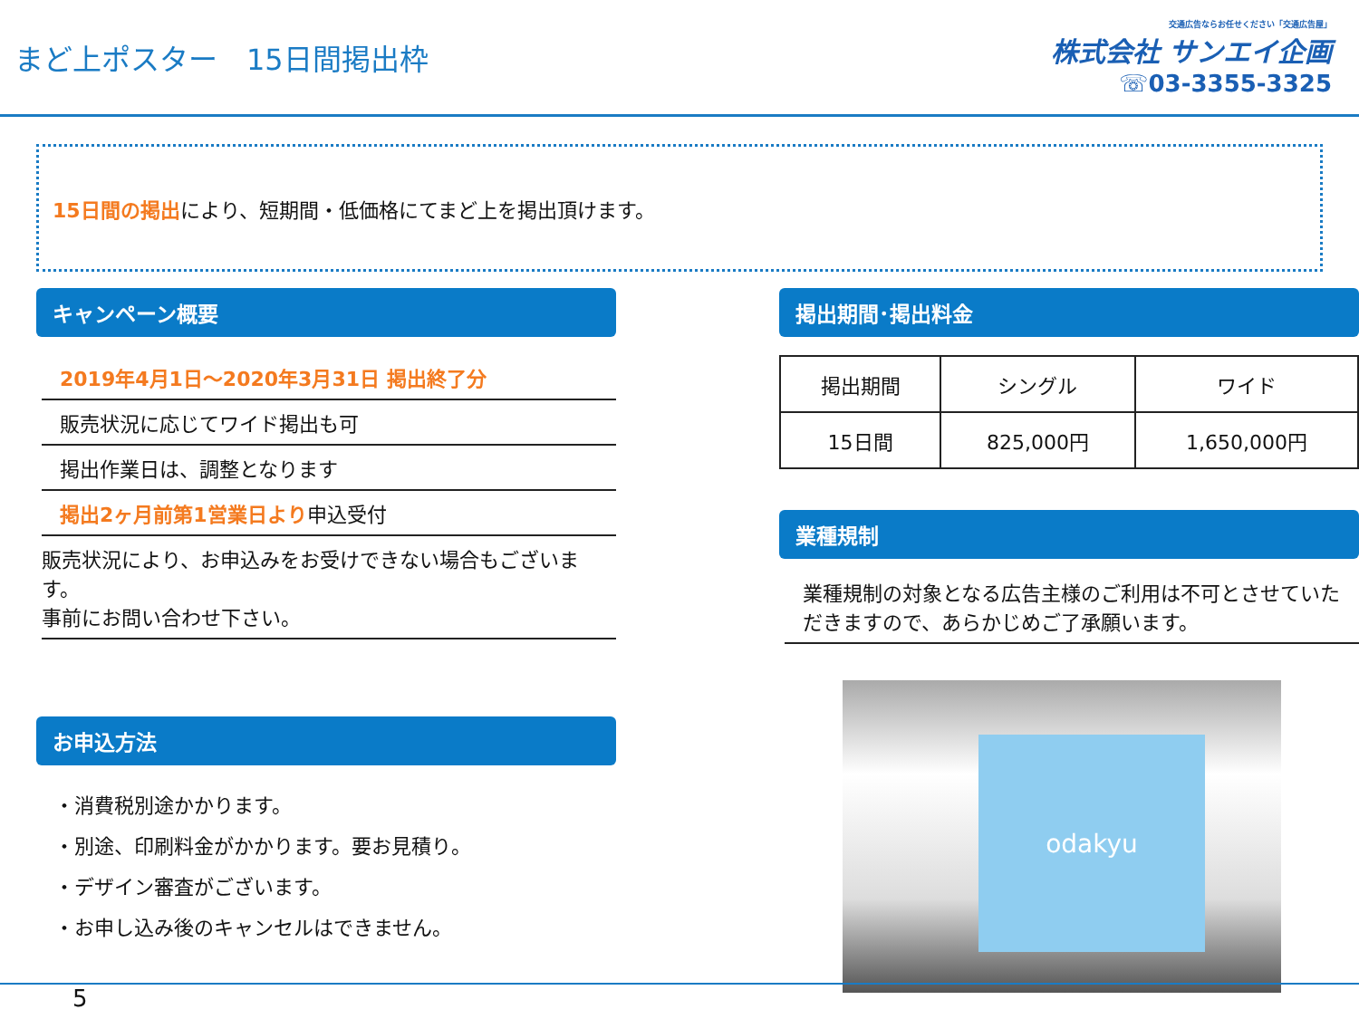まど上ポスター　15日間掲出枠
交通広告ならお任せください「交通広告屋」
株式会社 サンエイ企画
☏03-3355-3325
15日間の掲出により、短期間・低価格にてまど上を掲出頂けます。
キャンペーン概要
2019年4月1日～2020年3月31日 掲出終了分
販売状況に応じてワイド掲出も可
掲出作業日は、調整となります
掲出2ヶ月前第1営業日より申込受付
販売状況により、お申込みをお受けできない場合もございます。
事前にお問い合わせ下さい。
お申込方法
・消費税別途かかります。
・別途、印刷料金がかかります。要お見積り。
・デザイン審査がございます。
・お申し込み後のキャンセルはできません。
掲出期間･掲出料金
| 掲出期間 | シングル | ワイド |
| --- | --- | --- |
| 15日間 | 825,000円 | 1,650,000円 |
業種規制
業種規制の対象となる広告主様のご利用は不可とさせていただきますので、あらかじめご了承願います。
odakyu
5